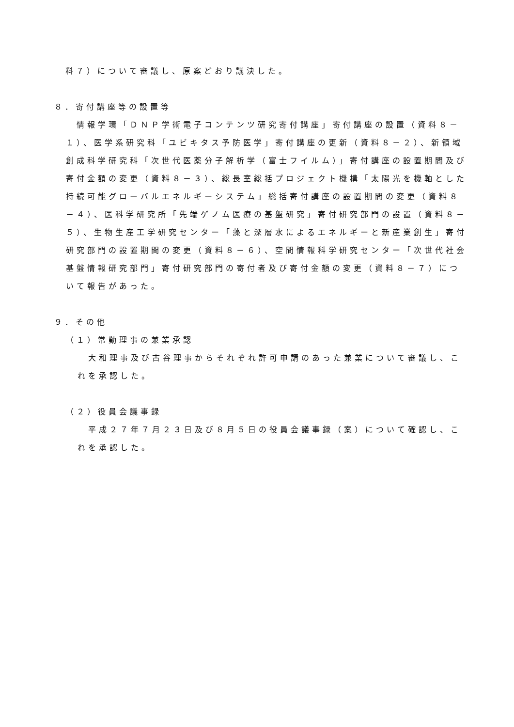料７）について審議し、原案どおり議決した。
８．寄付講座等の設置等
情報学環「ＤＮＰ学術電子コンテンツ研究寄付講座」寄付講座の設置（資料８－１）、医学系研究科「ユビキタス予防医学」寄付講座の更新（資料８－２）、新領域創成科学研究科「次世代医薬分子解析学（富士フイルム）」寄付講座の設置期間及び寄付金額の変更（資料８－３）、総長室総括プロジェクト機構「太陽光を機軸とした持続可能グローバルエネルギーシステム」総括寄付講座の設置期間の変更（資料８－４）、医科学研究所「先端ゲノム医療の基盤研究」寄付研究部門の設置（資料８－５）、生物生産工学研究センター「藻と深層水によるエネルギーと新産業創生」寄付研究部門の設置期間の変更（資料８－６）、空間情報科学研究センター「次世代社会基盤情報研究部門」寄付研究部門の寄付者及び寄付金額の変更（資料８－７）について報告があった。
９．その他
（１）常勤理事の兼業承認
大和理事及び古谷理事からそれぞれ許可申請のあった兼業について審議し、これを承認した。
（２）役員会議事録
平成２７年７月２３日及び８月５日の役員会議事録（案）について確認し、これを承認した。